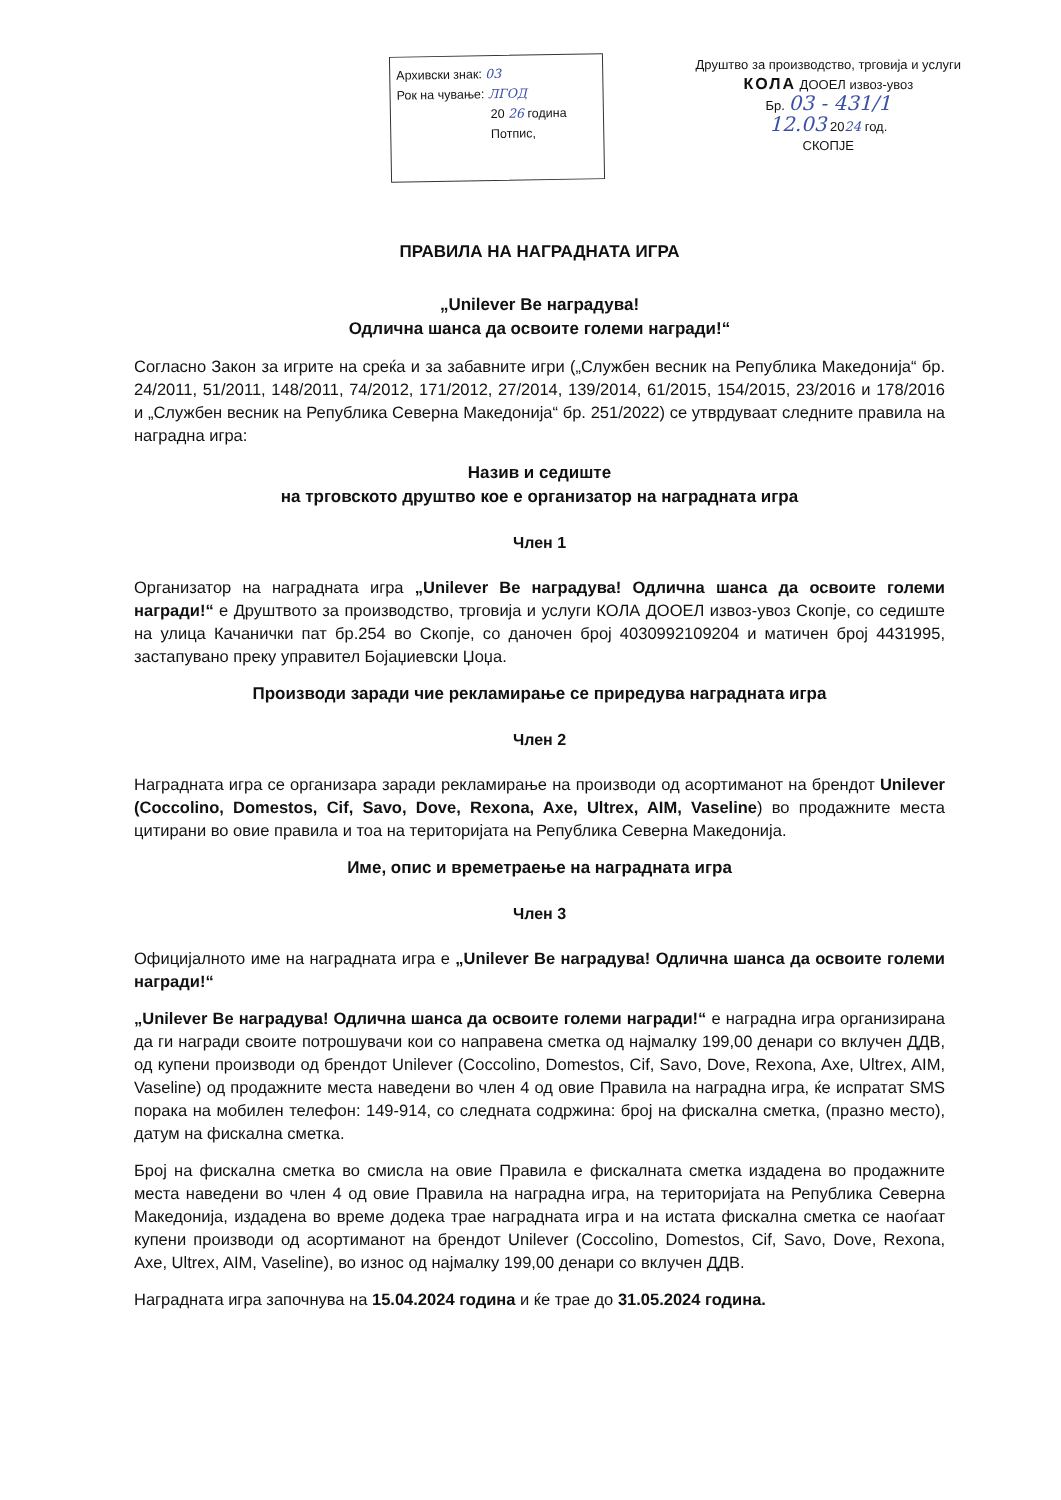Архивски знак: 03
Рок на чување: ЛГОД
20 26 година
Потпис,
Друштво за производство, трговија и услуги
КОЛА ДООЕЛ извоз-увоз
Бр. 03 - 431/1
12.03 2024 год.
СКОПЈЕ
ПРАВИЛА НА НАГРАДНАТА ИГРА
„Unilever Ве наградува!
Одлична шанса да освоите големи награди!“
Согласно Закон за игрите на среќа и за забавните игри („Службен весник на Република Македонија“ бр. 24/2011, 51/2011, 148/2011, 74/2012, 171/2012, 27/2014, 139/2014, 61/2015, 154/2015, 23/2016 и 178/2016 и „Службен весник на Република Северна Македонија“ бр. 251/2022) се утврдуваат следните правила на наградна игра:
Назив и седиште
на трговското друштво кое е организатор на наградната игра
Член 1
Организатор на наградната игра „Unilever Ве наградува! Одлична шанса да освоите големи награди!“ е Друштвото за производство, трговија и услуги КОЛА ДООЕЛ извоз-увоз Скопје, со седиште на улица Качанички пат бр.254 во Скопје, со даночен број 4030992109204 и матичен број 4431995, застапувано преку управител Бојаџиевски Џоџа.
Производи заради чие рекламирање се приредува наградната игра
Член 2
Наградната игра се организара заради рекламирање на производи од асортиманот на брендот Unilever (Coccolino, Domestos, Cif, Savo, Dove, Rexona, Axe, Ultrex, AIM, Vaseline) во продажните места цитирани во овие правила и тоа на територијата на Република Северна Македонија.
Име, опис и времетраење на наградната игра
Член 3
Официјалното име на наградната игра е „Unilever Ве наградува! Одлична шанса да освоите големи награди!“
„Unilever Ве наградува! Одлична шанса да освоите големи награди!“ е наградна игра организирана да ги награди своите потрошувачи кои со направена сметка од најмалку 199,00 денари со вклучен ДДВ, од купени производи од брендот Unilever (Coccolino, Domestos, Cif, Savo, Dove, Rexona, Axe, Ultrex, AIM, Vaseline) од продажните места наведени во член 4 од овие Правила на наградна игра, ќе испратат SMS порака на мобилен телефон: 149-914, со следната содржина: број на фискална сметка, (празно место), датум на фискална сметка.
Број на фискална сметка во смисла на овие Правила е фискалната сметка издадена во продажните места наведени во член 4 од овие Правила на наградна игра, на територијата на Република Северна Македонија, издадена во време додека трае наградната игра и на истата фискална сметка се наоѓаат купени производи од асортиманот на брендот Unilever (Coccolino, Domestos, Cif, Savo, Dove, Rexona, Axe, Ultrex, AIM, Vaseline), во износ од најмалку 199,00 денари со вклучен ДДВ.
Наградната игра започнува на 15.04.2024 година и ќе трае до 31.05.2024 година.